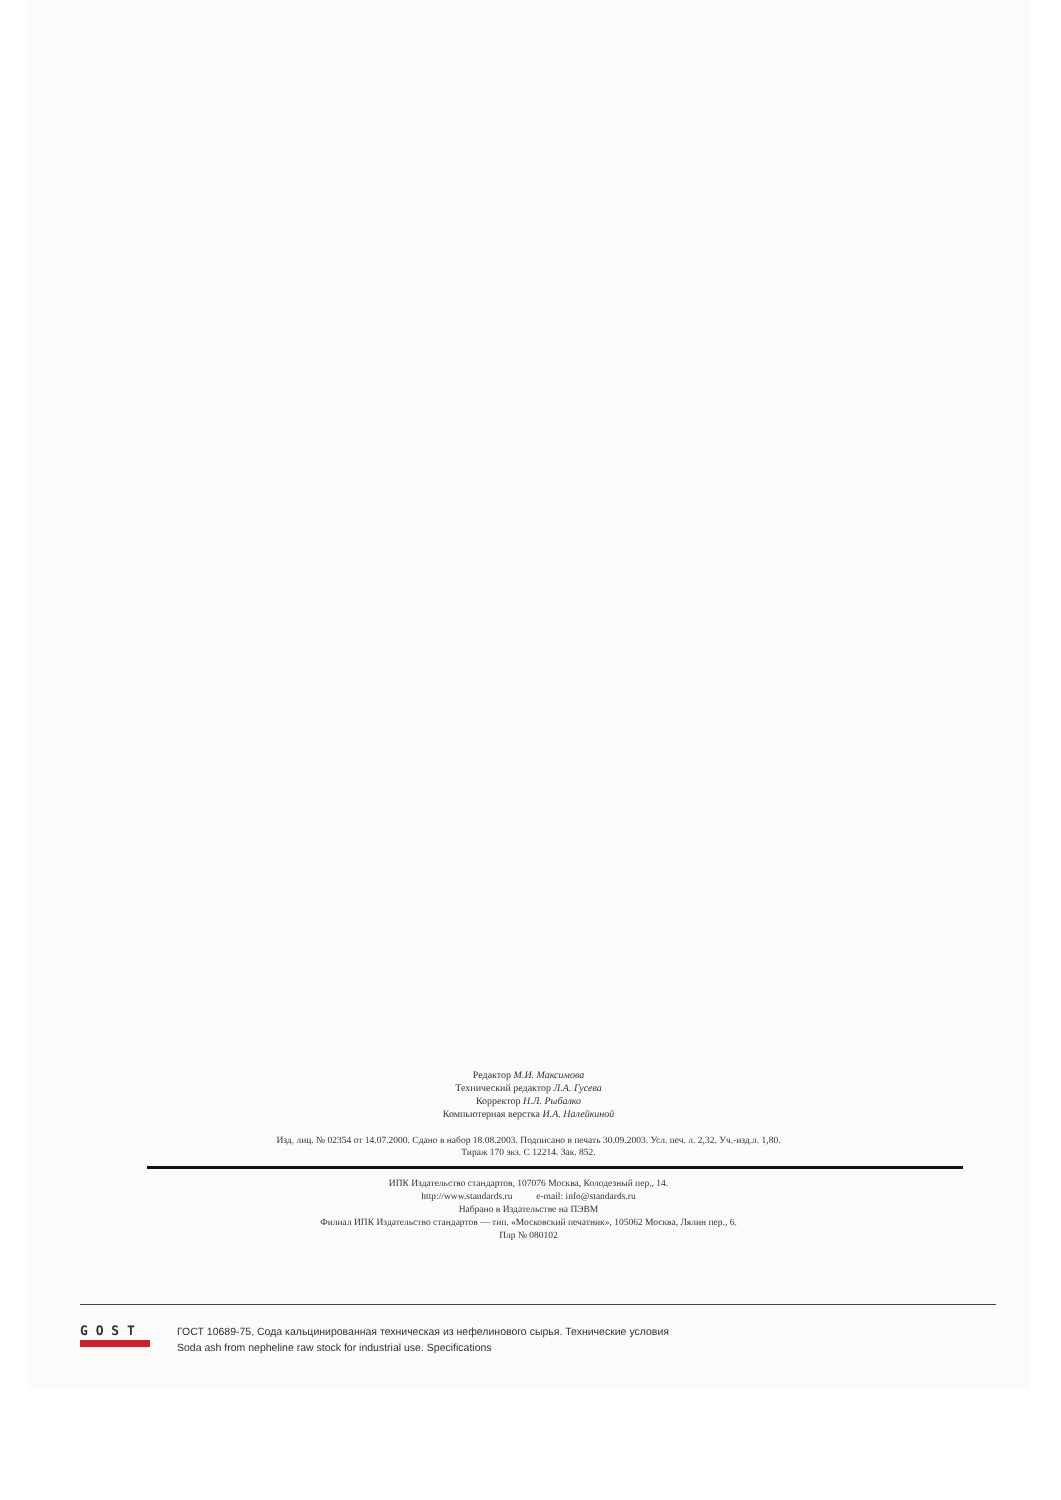Редактор М.И. Максимова
Технический редактор Л.А. Гусева
Корректор Н.Л. Рыбалко
Компьютерная верстка И.А. Налейкиной
Изд. лиц. № 02354 от 14.07.2000. Сдано в набор 18.08.2003. Подписано в печать 30.09.2003. Усл. печ. л. 2,32. Уч.-изд.л. 1,80.
Тираж 170 экз. С 12214. Зак. 852.
ИПК Издательство стандартов, 107076 Москва, Колодезный пер., 14.
http://www.standards.ru e-mail: info@standards.ru
Набрано в Издательстве на ПЭВМ
Филиал ИПК Издательство стандартов — тип. «Московский печатник», 105062 Москва, Лялин пер., 6.
Плр № 080102
G O S T
ГОСТ 10689-75, Сода кальцинированная техническая из нефелинового сырья. Технические условия
Soda ash from nepheline raw stock for industrial use. Specifications